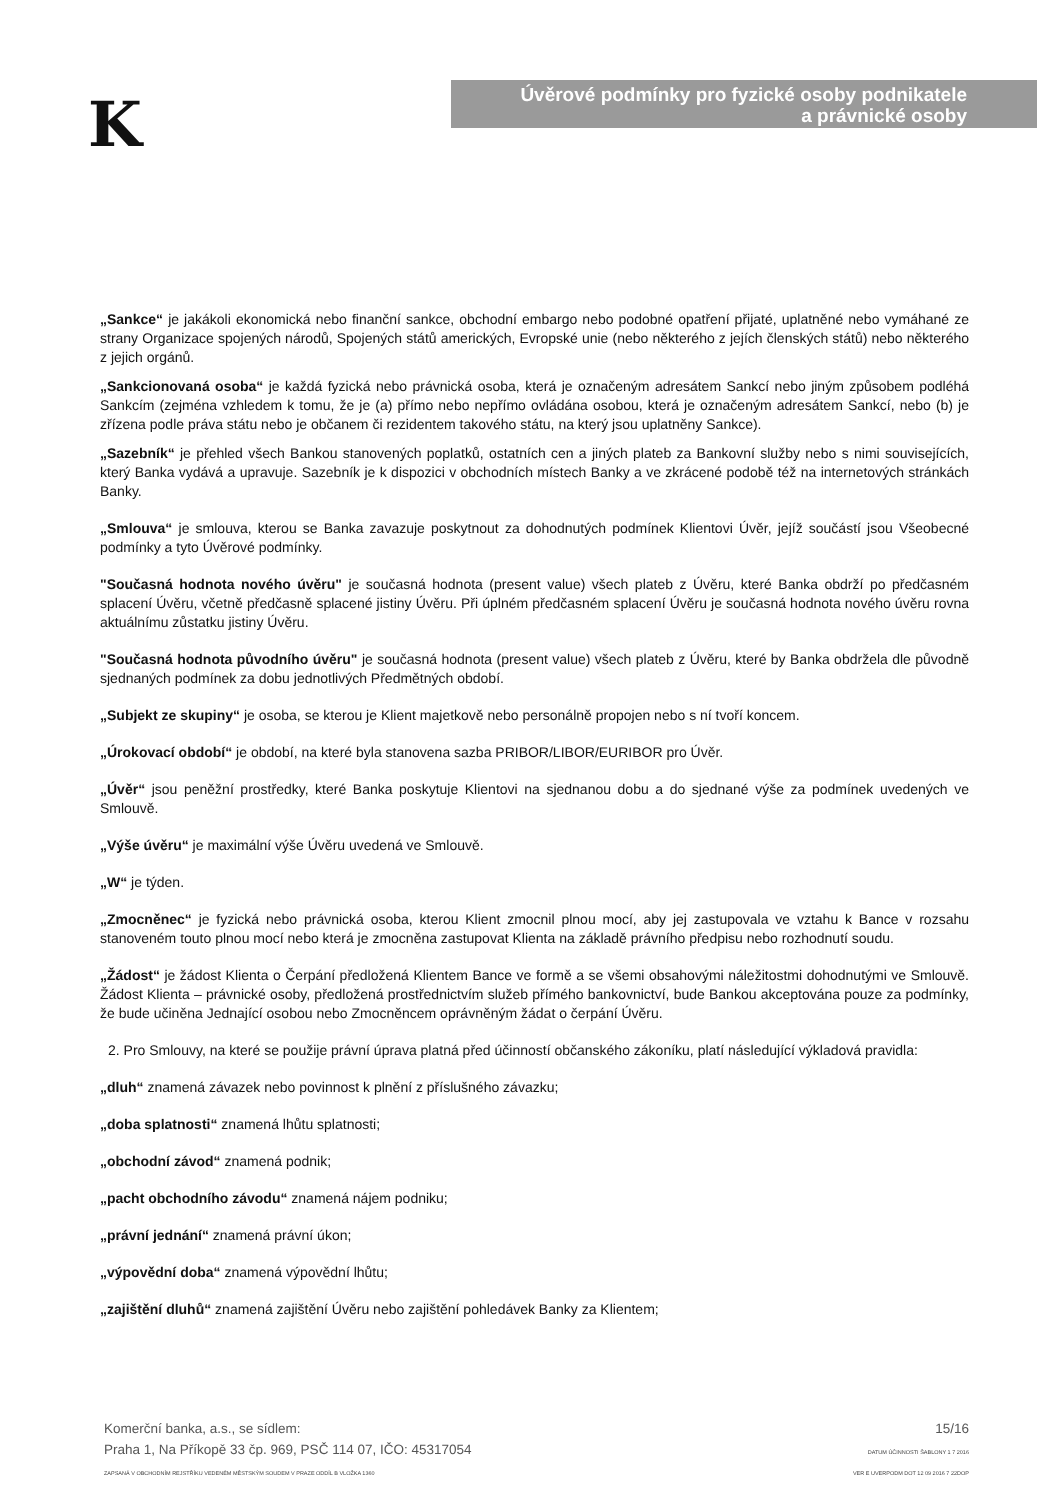K
Úvěrové podmínky pro fyzické osoby podnikatele
a právnické osoby
„Sankce“ je jakákoli ekonomická nebo finanční sankce, obchodní embargo nebo podobné opatření přijaté, uplatněné nebo vymáhané ze strany Organizace spojených národů, Spojených států amerických, Evropské unie (nebo některého z jejích členských států) nebo některého z jejich orgánů.
„Sankcionovaná osoba“ je každá fyzická nebo právnická osoba, která je označeným adresátem Sankcí nebo jiným způsobem podléhá Sankcím (zejména vzhledem k tomu, že je (a) přímo nebo nepřímo ovládána osobou, která je označeným adresátem Sankcí, nebo (b) je zřízena podle práva státu nebo je občanem či rezidentem takového státu, na který jsou uplatněny Sankce).
„Sazebník“ je přehled všech Bankou stanovených poplatků, ostatních cen a jiných plateb za Bankovní služby nebo s nimi souvisejících, který Banka vydává a upravuje. Sazebník je k dispozici v obchodních místech Banky a ve zkrácené podobě též na internetových stránkách Banky.
„Smlouva“ je smlouva, kterou se Banka zavazuje poskytnout za dohodnutých podmínek Klientovi Úvěr, jejíž součástí jsou Všeobecné podmínky a tyto Úvěrové podmínky.
"Současná hodnota nového úvěru" je současná hodnota (present value) všech plateb z Úvěru, které Banka obdrží po předčasném splacení Úvěru, včetně předčasně splacené jistiny Úvěru. Při úplném předčasném splacení Úvěru je současná hodnota nového úvěru rovna aktuálnímu zůstatku jistiny Úvěru.
"Současná hodnota původního úvěru" je současná hodnota (present value) všech plateb z Úvěru, které by Banka obdržela dle původně sjednaných podmínek za dobu jednotlivých Předmětných období.
„Subjekt ze skupiny“ je osoba, se kterou je Klient majetkově nebo personálně propojen nebo s ní tvoří koncem.
„Úrokovací období“ je období, na které byla stanovena sazba PRIBOR/LIBOR/EURIBOR pro Úvěr.
„Úvěr“ jsou peněžní prostředky, které Banka poskytuje Klientovi na sjednanou dobu a do sjednané výše za podmínek uvedených ve Smlouvě.
„Výše úvěru“ je maximální výše Úvěru uvedená ve Smlouvě.
„W“ je týden.
„Zmocněnec“ je fyzická nebo právnická osoba, kterou Klient zmocnil plnou mocí, aby jej zastupovala ve vztahu k Bance v rozsahu stanoveném touto plnou mocí nebo která je zmocněna zastupovat Klienta na základě právního předpisu nebo rozhodnutí soudu.
„Žádost“ je žádost Klienta o Čerpání předložená Klientem Bance ve formě a se všemi obsahovými náležitostmi dohodnutými ve Smlouvě. Žádost Klienta – právnické osoby, předložená prostřednictvím služeb přímého bankovnictví, bude Bankou akceptována pouze za podmínky, že bude učiněna Jednající osobou nebo Zmocněncem oprávněným žádat o čerpání Úvěru.
2. Pro Smlouvy, na které se použije právní úprava platná před účinností občanského zákoníku, platí následující výkladová pravidla:
„dluh“ znamená závazek nebo povinnost k plnění z příslušného závazku;
„doba splatnosti“ znamená lhůtu splatnosti;
„obchodní závod“ znamená podnik;
„pacht obchodního závodu“ znamená nájem podniku;
„právní jednání“ znamená právní úkon;
„výpovědní doba“ znamená výpovědní lhůtu;
„zajištění dluhů“ znamená zajištění Úvěru nebo zajištění pohledávek Banky za Klientem;
Komerční banka, a.s., se sídlem:
Praha 1, Na Příkopě 33 čp. 969, PSČ 114 07, IČO: 45317054
ZAPSANÁ V OBCHODNÍM REJSTŘÍKU VEDENÉM MĚSTSKÝM SOUDEM V PRAZE ODDÍL B VLOŽKA 1360
15/16
DATUM ÚČINNOSTI ŠABLONY 1 7 2016
VER E UVERPODM DOT 12 09 2016 7 22DOP